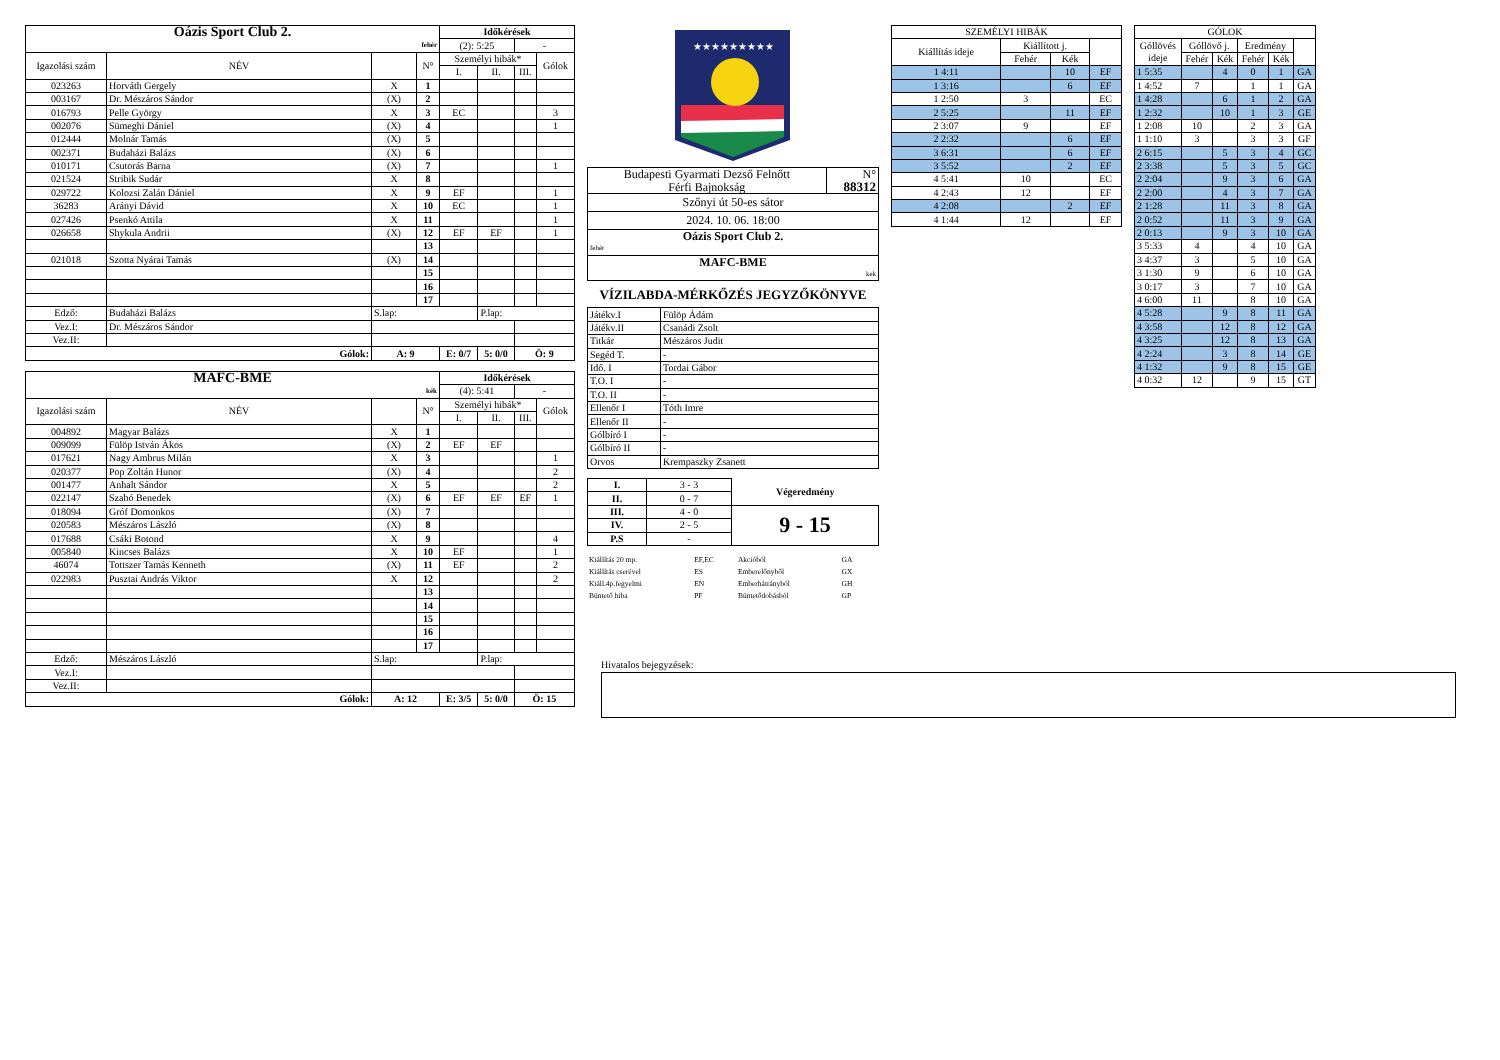| Oázis Sport Club 2. | | | | Időkérések | | | |
| fehér | | | | (2): 5:25 | | - | |
| Igazolási szám | NÉV | | N° | Személyi hibák* | | | Gólok |
| | | | | I. | II. | III. | |
| 023263 | Horváth Gergely | X | 1 | | | | |
| 003167 | Dr. Mészáros Sándor | (X) | 2 | | | | |
| 016793 | Pelle György | X | 3 | EC | | | 3 |
| 002076 | Sümeghi Dániel | (X) | 4 | | | | 1 |
| 012444 | Molnár Tamás | (X) | 5 | | | | |
| 002371 | Budaházi Balázs | (X) | 6 | | | | |
| 010171 | Csutorás Barna | (X) | 7 | | | | 1 |
| 021524 | Stribik Sudár | X | 8 | | | | |
| 029722 | Kolozsi Zalán Dániel | X | 9 | EF | | | 1 |
| 36283 | Arányi Dávid | X | 10 | EC | | | 1 |
| 027426 | Psenkó Attila | X | 11 | | | | 1 |
| 026658 | Shykula Andrii | (X) | 12 | EF | EF | | 1 |
| | | | 13 | | | | |
| 021018 | Szotta Nyárai Tamás | (X) | 14 | | | | |
| | | | 15 | | | | |
| | | | 16 | | | | |
| | | | 17 | | | | |
| Edző: | Budaházi Balázs | S.lap: | | | P.lap: | | |
| Vez.I: | Dr. Mészáros Sándor | | | | | | |
| Vez.II: | | | | | | | |
| Gólok: | | A: 9 | | E: 0/7 | 5: 0/0 | Ö: 9 | |
| MAFC-BME | | | | Időkérések | | | |
| kék | | | | (4): 5:41 | | - | |
| Igazolási szám | NÉV | | N° | Személyi hibák* | | | Gólok |
| | | | | I. | II. | III. | |
| 004892 | Magyar Balázs | X | 1 | | | | |
| 009099 | Fülöp István Ákos | (X) | 2 | EF | EF | | |
| 017621 | Nagy Ambrus Milán | X | 3 | | | | 1 |
| 020377 | Pop Zoltán Hunor | (X) | 4 | | | | 2 |
| 001477 | Anhalt Sándor | X | 5 | | | | 2 |
| 022147 | Szabó Benedek | (X) | 6 | EF | EF | EF | 1 |
| 018094 | Gróf Domonkos | (X) | 7 | | | | |
| 020583 | Mészáros László | (X) | 8 | | | | |
| 017688 | Csáki Botond | X | 9 | | | | 4 |
| 005840 | Kincses Balázs | X | 10 | EF | | | 1 |
| 46074 | Tottszer Tamás Kenneth | (X) | 11 | EF | | | 2 |
| 022983 | Pusztai András Viktor | X | 12 | | | | 2 |
| | | | 13 | | | | |
| | | | 14 | | | | |
| | | | 15 | | | | |
| | | | 16 | | | | |
| | | | 17 | | | | |
| Edző: | Mészáros László | S.lap: | | | P.lap: | | |
| Vez.I: | | | | | | | |
| Vez.II: | | | | | | | |
| Gólok: | | A: 12 | | E: 3/5 | 5: 0/0 | Ö: 15 | |
★★★★★★★★★
| Budapesti Gyarmati Dezső Felnőtt | N° |
| Férfi Bajnokság | 88312 |
| Szőnyi út 50-es sátor | |
| 2024. 10. 06. 18:00 | |
| Oázis Sport Club 2. | |
| fehér | |
| MAFC-BME | |
| kek | |
VÍZILABDA-MÉRKŐZÉS JEGYZŐKÖNYVE
| Játékv.I | Fülöp Ádám |
| Játékv.II | Csanádi Zsolt |
| Titkár | Mészáros Judit |
| Segéd T. | - |
| Idő. I | Tordai Gábor |
| T.O. I | - |
| T.O. II | - |
| Ellenőr I | Tóth Imre |
| Ellenőr II | - |
| Gólbíró I | - |
| Gólbíró II | - |
| Orvos | Krempaszky Zsanett |
| I. | 3 - 3 | Végeredmény |
| II. | 0 - 7 | |
| III. | 4 - 0 | 9 - 15 |
| IV. | 2 - 5 | |
| P.S | - | |
| Kiállítás 20 mp. | EF,EC | Akcióból | GA |
| Kiállítás cserével | ES | Emberelőnyből | GX |
| Kiáll.4p.fegyelmi | EN | Emberhátrányból | GH |
| Büntető hiba | PF | Büntetődobásból | GP |
| SZEMÉLYI HIBÁK | | | |
| Kiállítás ideje | Kiállított j. | | |
| | Fehér | Kék | |
| 1 4:11 | | 10 | EF |
| 1 3:16 | | 6 | EF |
| 1 2:50 | 3 | | EC |
| 2 5:25 | | 11 | EF |
| 2 3:07 | 9 | | EF |
| 2 2:32 | | 6 | EF |
| 3 6:31 | | 6 | EF |
| 3 5:52 | | 2 | EF |
| 4 5:41 | 10 | | EC |
| 4 2:43 | 12 | | EF |
| 4 2:08 | | 2 | EF |
| 4 1:44 | 12 | | EF |
| GÓLOK | | | | | |
| Góllövés ideje | Góllövő j. | | Eredmény | | |
| | Fehér | Kék | Fehér | Kék | |
| 1 5:35 | | 4 | 0 | 1 | GA |
| 1 4:52 | 7 | | 1 | 1 | GA |
| 1 4:28 | | 6 | 1 | 2 | GA |
| 1 2:32 | | 10 | 1 | 3 | GE |
| 1 2:08 | 10 | | 2 | 3 | GA |
| 1 1:10 | 3 | | 3 | 3 | GF |
| 2 6:15 | | 5 | 3 | 4 | GC |
| 2 3:38 | | 5 | 3 | 5 | GC |
| 2 2:04 | | 9 | 3 | 6 | GA |
| 2 2:00 | | 4 | 3 | 7 | GA |
| 2 1:28 | | 11 | 3 | 8 | GA |
| 2 0:52 | | 11 | 3 | 9 | GA |
| 2 0:13 | | 9 | 3 | 10 | GA |
| 3 5:33 | 4 | | 4 | 10 | GA |
| 3 4:37 | 3 | | 5 | 10 | GA |
| 3 1:30 | 9 | | 6 | 10 | GA |
| 3 0:17 | 3 | | 7 | 10 | GA |
| 4 6:00 | 11 | | 8 | 10 | GA |
| 4 5:28 | | 9 | 8 | 11 | GA |
| 4 3:58 | | 12 | 8 | 12 | GA |
| 4 3:25 | | 12 | 8 | 13 | GA |
| 4 2:24 | | 3 | 8 | 14 | GE |
| 4 1:32 | | 9 | 8 | 15 | GE |
| 4 0:32 | 12 | | 9 | 15 | GT |
Hivatalos bejegyzések: